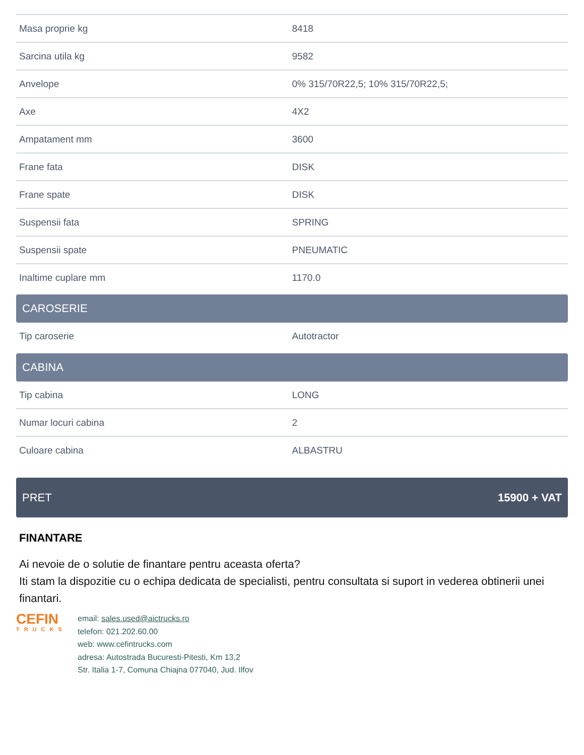| Masa proprie kg | 8418 |
| Sarcina utila kg | 9582 |
| Anvelope | 0% 315/70R22,5; 10% 315/70R22,5; |
| Axe | 4X2 |
| Ampatament mm | 3600 |
| Frane fata | DISK |
| Frane spate | DISK |
| Suspensii fata | SPRING |
| Suspensii spate | PNEUMATIC |
| Inaltime cuplare mm | 1170.0 |
CAROSERIE
| Tip caroserie | Autotractor |
CABINA
| Tip cabina | LONG |
| Numar locuri cabina | 2 |
| Culoare cabina | ALBASTRU |
PRET 15900 + VAT
FINANTARE
Ai nevoie de o solutie de finantare pentru aceasta oferta?
Iti stam la dispozitie cu o echipa dedicata de specialisti, pentru consultata si suport in vederea obtinerii unei finantari.
CEFIN
TRUCKS
email: sales.used@aictrucks.ro
telefon: 021.202.60.00
web: www.cefintrucks.com
adresa: Autostrada Bucuresti-Pitesti, Km 13,2
Str. Italia 1-7, Comuna Chiajna 077040, Jud. Ilfov